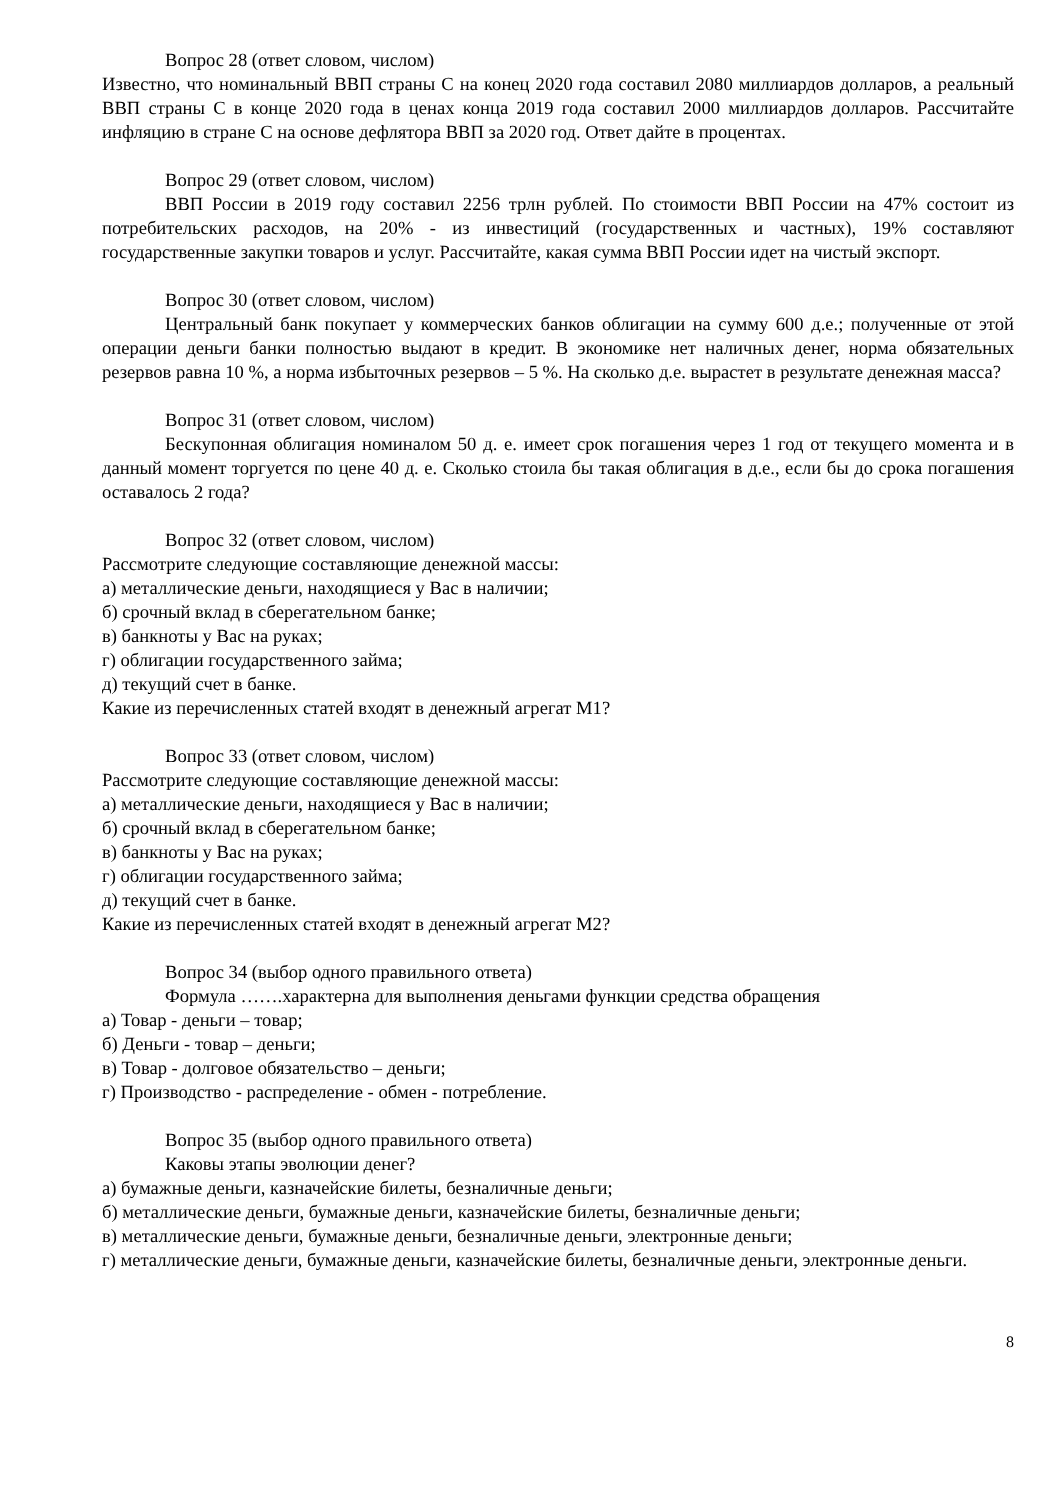Вопрос 28 (ответ словом, числом)
Известно, что номинальный ВВП страны С на конец 2020 года составил 2080 миллиардов долларов, а реальный ВВП страны С в конце 2020 года в ценах конца 2019 года составил 2000 миллиардов долларов. Рассчитайте инфляцию в стране С на основе дефлятора ВВП за 2020 год. Ответ дайте в процентах.
Вопрос 29 (ответ словом, числом)
ВВП России в 2019 году составил 2256 трлн рублей. По стоимости ВВП России на 47% состоит из потребительских расходов, на 20% - из инвестиций (государственных и частных), 19% составляют государственные закупки товаров и услуг. Рассчитайте, какая сумма ВВП России идет на чистый экспорт.
Вопрос 30 (ответ словом, числом)
Центральный банк покупает у коммерческих банков облигации на сумму 600 д.е.; полученные от этой операции деньги банки полностью выдают в кредит. В экономике нет наличных денег, норма обязательных резервов равна 10 %, а норма избыточных резервов – 5 %. На сколько д.е. вырастет в результате денежная масса?
Вопрос 31 (ответ словом, числом)
Бескупонная облигация номиналом 50 д. е. имеет срок погашения через 1 год от текущего момента и в данный момент торгуется по цене 40 д. е. Сколько стоила бы такая облигация в д.е., если бы до срока погашения оставалось 2 года?
Вопрос 32 (ответ словом, числом)
Рассмотрите следующие составляющие денежной массы:
а) металлические деньги, находящиеся у Вас в наличии;
б) срочный вклад в сберегательном банке;
в) банкноты у Вас на руках;
г) облигации государственного займа;
д) текущий счет в банке.
Какие из перечисленных статей входят в денежный агрегат М1?
Вопрос 33 (ответ словом, числом)
Рассмотрите следующие составляющие денежной массы:
а) металлические деньги, находящиеся у Вас в наличии;
б) срочный вклад в сберегательном банке;
в) банкноты у Вас на руках;
г) облигации государственного займа;
д) текущий счет в банке.
Какие из перечисленных статей входят в денежный агрегат М2?
Вопрос 34 (выбор одного правильного ответа)
Формула …….характерна для выполнения деньгами функции средства обращения
а) Товар - деньги – товар;
б) Деньги - товар – деньги;
в) Товар - долговое обязательство – деньги;
г) Производство - распределение - обмен - потребление.
Вопрос 35 (выбор одного правильного ответа)
Каковы этапы эволюции денег?
а) бумажные деньги, казначейские билеты, безналичные деньги;
б) металлические деньги, бумажные деньги, казначейские билеты, безналичные деньги;
в) металлические деньги, бумажные деньги, безналичные деньги, электронные деньги;
г) металлические деньги, бумажные деньги, казначейские билеты, безналичные деньги, электронные деньги.
8